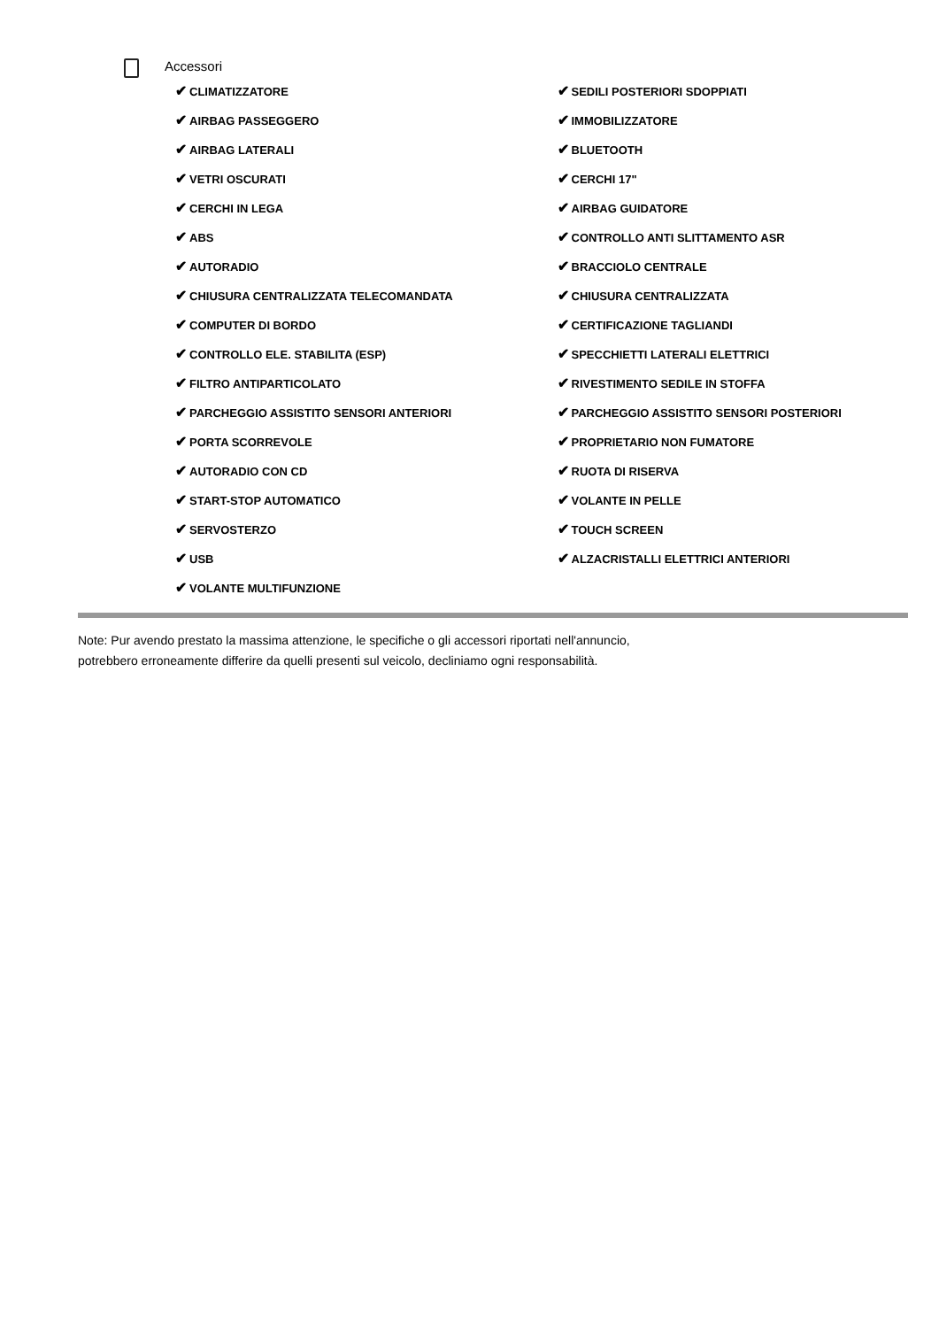Accessori
✔ CLIMATIZZATORE
✔ AIRBAG PASSEGGERO
✔ AIRBAG LATERALI
✔ VETRI OSCURATI
✔ CERCHI IN LEGA
✔ ABS
✔ AUTORADIO
✔ CHIUSURA CENTRALIZZATA TELECOMANDATA
✔ COMPUTER DI BORDO
✔ CONTROLLO ELE. STABILITA (ESP)
✔ FILTRO ANTIPARTICOLATO
✔ PARCHEGGIO ASSISTITO SENSORI ANTERIORI
✔ PORTA SCORREVOLE
✔ AUTORADIO CON CD
✔ START-STOP AUTOMATICO
✔ SERVOSTERZO
✔ USB
✔ VOLANTE MULTIFUNZIONE
✔ SEDILI POSTERIORI SDOPPIATI
✔ IMMOBILIZZATORE
✔ BLUETOOTH
✔ CERCHI 17"
✔ AIRBAG GUIDATORE
✔ CONTROLLO ANTI SLITTAMENTO ASR
✔ BRACCIOLO CENTRALE
✔ CHIUSURA CENTRALIZZATA
✔ CERTIFICAZIONE TAGLIANDI
✔ SPECCHIETTI LATERALI ELETTRICI
✔ RIVESTIMENTO SEDILE IN STOFFA
✔ PARCHEGGIO ASSISTITO SENSORI POSTERIORI
✔ PROPRIETARIO NON FUMATORE
✔ RUOTA DI RISERVA
✔ VOLANTE IN PELLE
✔ TOUCH SCREEN
✔ ALZACRISTALLI ELETTRICI ANTERIORI
Note: Pur avendo prestato la massima attenzione, le specifiche o gli accessori riportati nell'annuncio,
potrebbero erroneamente differire da quelli presenti sul veicolo, decliniamo ogni responsabilità.